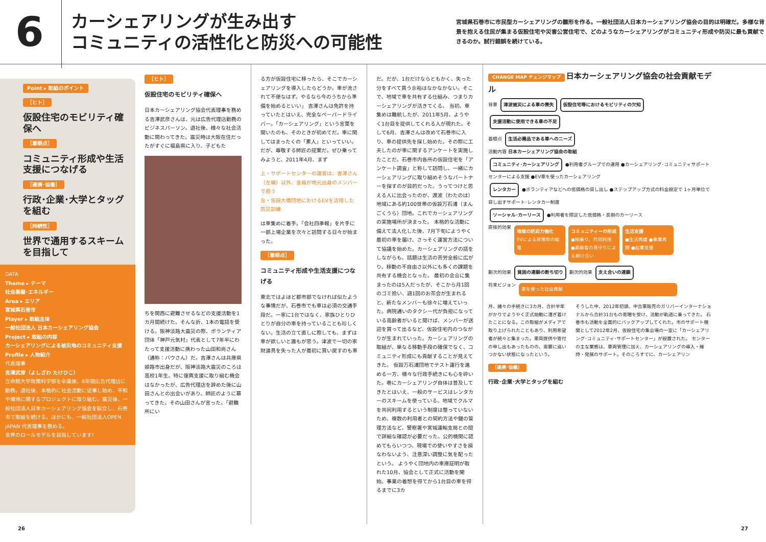6
カーシェアリングが生み出す
コミュニティの活性化と防災への可能性
宮城県石巻市に市民型カーシェアリングの雛形を作る。一般社団法人日本カーシェアリング協会の目的は明確だ。多様な背景を抱える住民が集まる仮設住宅や災害公営住宅で、どのようなカーシェアリングがコミュニティ形成や防災に最も貢献できるのか。試行錯誤を続けている。
Point ▸ 取組のポイント
［ヒト］
仮設住宅のモビリティ確保へ
［着眼点］
コミュニティ形成や生活支援につなげる
［連携･協働］
行政･企業･大学とタッグを組む
［持続性］
世界で通用するスキームを目指して
DATA
Theme ▸ テーマ
社会基盤･エネルギー
Area ▸ エリア
宮城県石巻市
Player ▸ 取組主体
一般社団法人 日本カーシェアリング協会
Project ▸ 取組の内容
カーシェアリングによる被災地のコミュニティ支援
Profile ▸ 人物紹介
代表理事
吉澤武彦（よしざわ たけひこ）
立命館大学政策科学部を卒業後、6年間広告代理店に勤務。退社後、本格的に社会活動に従事し始め、平和や環境に関するプロジェクトに取り組む。震災後、一般社団法人日本カーシェアリング協会を設立し、石巻市で取組を続ける。ほかにも、一般社団法人OPEN JAPAN 代表理事を務める。
世界のロールモデルを目指しています!
［ヒト］
仮設住宅のモビリティ確保へ
日本カーシェアリング協会代表理事を務める吉澤武彦さんは、元は広告代理店勤務のビジネスパーソン。退社後、様々な社会活動に関わってきた。震災時は大阪在住だったがすぐに福島県に入り、子どもた
ちを関西に避難させるなどの支援活動を1カ月間続けた。そんな折、1本の電話を受ける。阪神淡路大震災の際、ボランティア団体「神戸元気村」代表として7年半にわたって支援活動に携わった山田和尚さん（通称：バウさん）だ。吉澤さんは兵庫県姫路市出身だが、阪神淡路大震災のころは高校1年生。特に復興支援に取り組む機会はなかったが、広告代理店を辞めた後に山田さんとの出会いがあり、師匠のように慕ってきた。その山田さんが言った。「避難所にい
る方が仮設住宅に移ったら、そこでカーシェアリングを導入したらどうか。車が流されて不便なはず。やるなら今のうちから準備を始めるといい」 吉澤さんは免許を持っていたとはいえ、完全なペーパードライバー。「カーシェアリング」という言葉を聞いたのも、そのときが初めてだ。車に関してはまったくの「素人」といっていい。だが、尊敬する師匠の提案だ。ぜひ乗ってみようと、2011年4月、まず
上・サポートセンターの運営は、吉澤さん（左端）以外、全員が地元出身のメンバーで担う
左・仮設大橋団地におけるEVを活用した防災訓練
は車集めに着手。「会社四季報」を片手に一部上場企業を次々と訪問する日々が始まった。
［着眼点］
コミュニティ形成や生活支援につなげる
東北ではよほど都市部でなければ似たような事情だが、石巻市でも車は必須の交通手段だ。一家に1台ではなく、家族ひとりひとりが自分の車を持っていることも珍しくない。生活の立て直しに際しても、まずは車が欲しいと誰もが思う。津波で一切の家財道具を失った人が最初に買い戻すのも車
だ。だが、1台だけならともかく、失った分をすべて買う余裕はなかなかない。そこで、地域で車を共有する仕組み、つまりカーシェアリングが活きてくる。 当初、車集めは難航したが、2011年5月、ようやく1台目を提供してくれる人が現れた。そして6月、吉澤さんは改めて石巻市に入り、車の提供先を探し始めた。その際に工夫したのが車に関するアンケートを実施したことだ。石巻市内各所の仮設住宅を「アンケート調査」と称して訪問し、一緒にカーシェアリングに取り組めそうなパートナーを探すのが目的だった。うってつけと思える人に出会ったのが、渡波（わたのは）地域にある約100世帯の仮設万石浦（まんごくうら）団地。これでカーシェアリングの実施場所が決まった。 本格的な活動に備えて法人化した後、7月下旬にようやく最初の車を届け、さっそく運営方法について協議を始めた。カーシェアリングの話をしながらも、話題は生活の苦労全般に広がり、移動の不自由さ以外にも多くの課題を共有する機会となった。 最初の会合に集まったのは5人だったが、そこから月1回のゴミ拾い、週1回のお茶会が生まれると、新たなメンバーも徐々に増えていった。病院通いのタクシー代が負担になっている高齢者がいると聞けば、メンバーが送迎を買って出るなど、仮設住宅内のつながりが生まれていった。カーシェアリングの取組が、単なる移動手段の確保でなく、コミュニティ形成にも貢献することが見えてきた。 仮設万石浦団地でテスト運行を進める一方、様々な行政手続きにも心を砕いた。巷にカーシェアリング自体は普及してきたとはいえ、一般のサービスはレンタカーのスキームを使っている。地域でクルマを共同利用するという制度は整っていないため、複数の利用者との契約方法や鍵の管理方法など、警察署や宮城運輸支局との間で詳細な確認が必要だった。公的機関に認めてもらいつつ、現場での使いやすさを損なわないよう、注意深い調整に気を配ったという。 ようやく団地内の車庫証明が取れた10月、協会として正式に活動を開始。事業の着想を得てから1台目の車を得るまでに3カ
CHANGE MAP チェンジマップ 日本カーシェアリング協会の社会貢献モデル
背景 津波被災による車の喪失 仮設住宅等におけるモビリティの欠知 支援活動に使用できる車の不足
着眼点 生活必需品である車へのニーズ
活動内容 日本カーシェアリング協会の取組
コミュニティ･カーシェアリング ●利用者グループでの運用 ●カーシェアリング･コミュニティサポートセンターによる支援 ●EV車を使ったカーシェアリング
レンタカー ●ボランティアなどへの低価格の貸し出し ●ステップアップ方式の料金設定で 1ヶ月単位で貸し出すサポート･レンタカー制度
ソーシャル･カーリース ●利用者を限定した低価格・長期のカーリース
直接的効果 地域の防災力強化
EVによる非常時の給電 コミュニティーの形成
●相乗り、共同利用 ●高齢者の見守りによる助け合い 生活支援
●生活再建 ●事業再開 ●起業支援
副次的効果 貧困の連鎖の断ち切り 副次的効果 支え合いの連鎖
将来ビジョン 車を使った社会貢献
月、諸々の手続きに3カ月、合計半年がかりでようやく正式始動に漕ぎ着けたことになる。この取組がメディアで取り上げられたこともあり、利用希望者が続々と集まった。車両提供や寄付の申し出もあったものの、需要に追いつかない状態になったという。
［連携･協働］
行政･企業･大学とタッグを組む
そうした中、2012年初頭、中古車販売のガリバーインターナショナルから合計31台もの寄贈を受け、活動が軌道に乗ってきた。 石巻市も活動を全面的にバックアップしてくれた。市のサポート機関として2012年2月、仮設住宅の集会場の一室に「カーシェアリング･コミュニティ･サポートセンター」が設置された。 センターの主な業務は、車両管理に加え、カーシェアリングの導入・維持・発展のサポート。そのころすでに、カーシェアリン
26 27